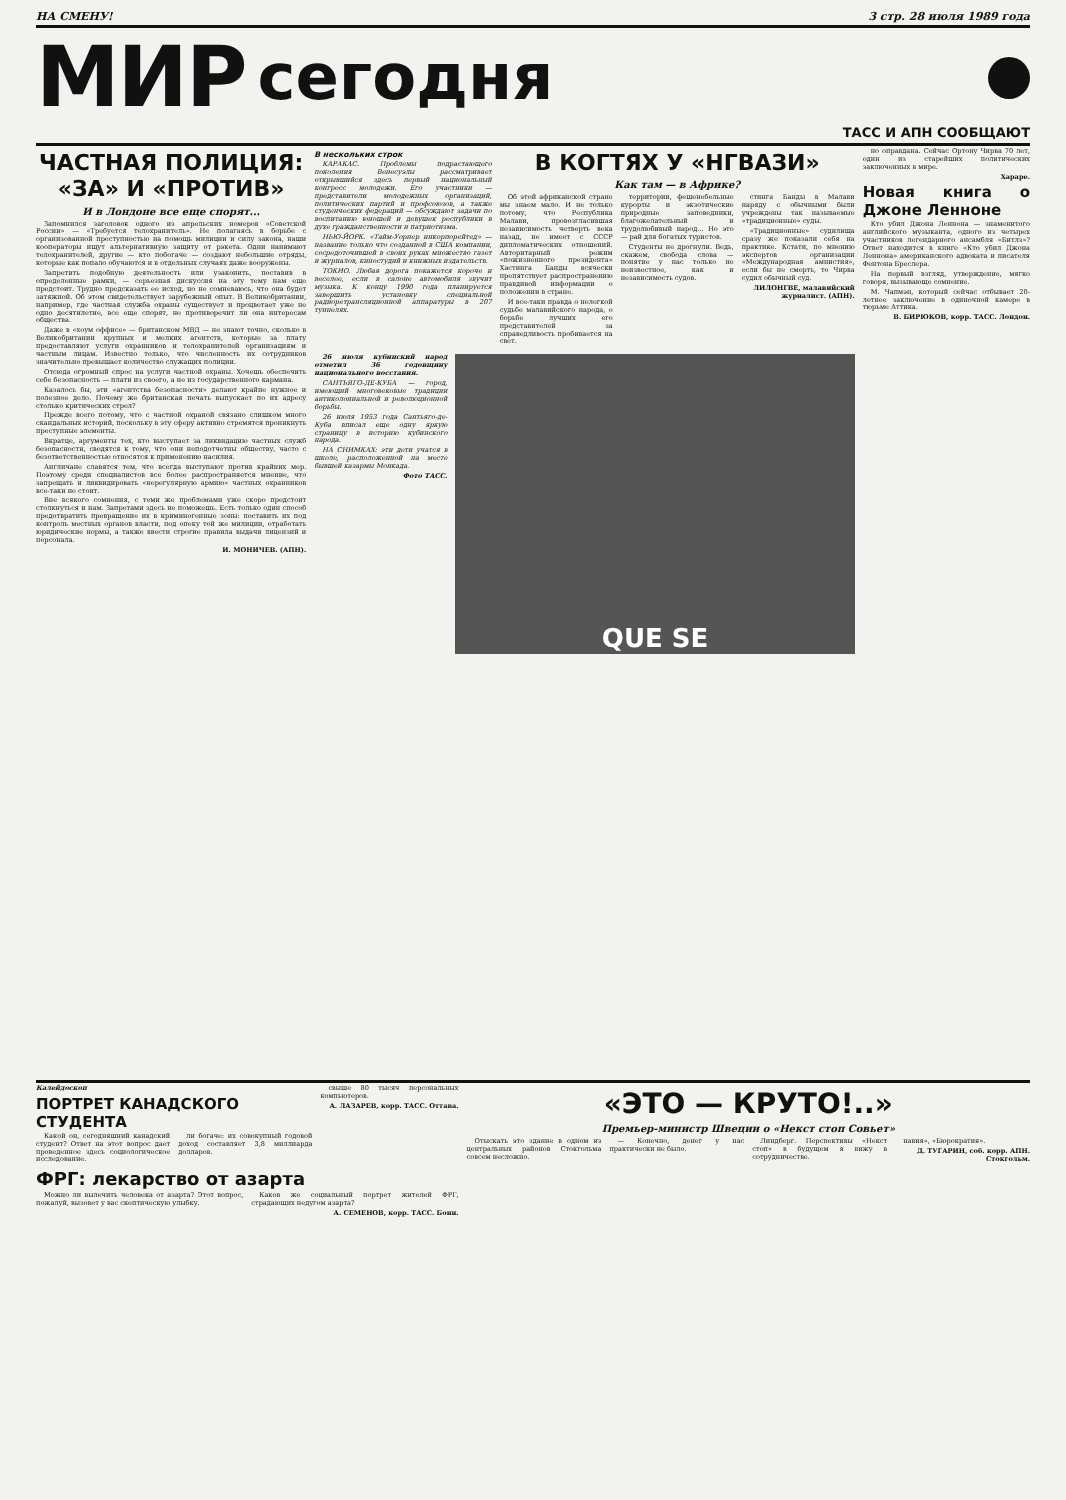НА СМЕНУ! 3 стр. 28 июля 1989 года
МИР
сегодня
ТАСС И АПН СООБЩАЮТ
ЧАСТНАЯ ПОЛИЦИЯ: «ЗА» И «ПРОТИВ»
И в Лондоне все еще спорят...
Запомнился заголовок одного из апрельских номеров «Советской России» — «Требуется телохранитель». Не полагаясь в борьбе с организованной преступностью на помощь милиции и силу закона, наши кооператоры ищут альтернативную защиту от рэкета. Одни нанимают телохранителей, другие — кто побогаче — создают небольшие отряды, которые как попало обучаются и в отдельных случаях даже вооружены.
Запретить подобную деятельность или узаконить, поставив в определенные рамки, — серьезная дискуссия на эту тему нам еще предстоит. Трудно предсказать ее исход, но не сомневаюсь, что она будет затяжной. Об этом свидетельствует зарубежный опыт. В Великобритании, например, где частная служба охраны существует и процветает уже не одно десятилетие, все еще спорят, не противоречит ли она интересам общества.
Даже в «хоум оффисе» — британском МВД — не знают точно, сколько в Великобритании крупных и мелких агентств, которые за плату предоставляют услуги охранников и телохранителей организациям и частным лицам. Известно только, что численность их сотрудников значительно превышает количество служащих полиции.
Отсюда огромный спрос на услуги частной охраны. Хочешь обеспечить себе безопасность — плати из своего, а не из государственного кармана.
Казалось бы, эти «агентства безопасности» делают крайне нужное и полезное дело. Почему же британская печать выпускает по их адресу столько критических стрел?
Прежде всего потому, что с частной охраной связано слишком много скандальных историй, поскольку в эту сферу активно стремятся проникнуть преступные элементы.
Вкратце, аргументы тех, кто выступает за ликвидацию частных служб безопасности, сводятся к тому, что они неподотчетны обществу, часто с безответственностью относятся к применению насилия.
Англичане славятся тем, что всегда выступают против крайних мер. Поэтому среди специалистов все более распространяется мнение, что запрещать и ликвидировать «нерегулярную армию» частных охранников все-таки не стоит.
Вне всякого сомнения, с теми же проблемами уже скоро предстоит столкнуться и нам. Запретами здесь не поможешь. Есть только один способ предотвратить превращение их в криминогенные зоны: поставить их под контроль местных органов власти, под опеку той же милиции, отработать юридические нормы, а также ввести строгие правила выдачи лицензий и персонала.
И. МОНИЧЕВ. (АПН).
В нескольких строк
КАРАКАС. Проблемы подрастающего поколения Венесуэлы рассматривает открывшийся здесь первый национальный конгресс молодежи. Его участники — представители молодежных организаций, политических партий и профсоюзов, а также студенческих федераций — обсуждают задачи по воспитанию юношей и девушек республики в духе гражданственности и патриотизма.
НЬЮ-ЙОРК. «Тайм-Уорнер инкорпорейтед» — название только что созданной в США компании, сосредоточившей в своих руках множество газет и журналов, киностудий и книжных издательств.
ТОКИО. Любая дорога покажется короче и веселее, если в салоне автомобиля звучит музыка. К концу 1990 года планируется завершить установку специальной радиоретрансляционной аппаратуры в 207 туннелях.
В КОГТЯХ У «НГВАЗИ»
Как там — в Африке?
Об этой африканской стране мы знаем мало. И не только потому, что Республика Малави, провозгласившая независимость четверть века назад, не имеет с СССР дипломатических отношений. Авторитарный режим «пожизненного президента» Хастинга Банды всячески препятствует распространению правдивой информации о положении в стране.
И все-таки правда о нелегкой судьбе малавийского народа, о борьбе лучших его представителей за справедливость пробивается на свет.
территории, фешенебельные курорты и экзотические природные заповедники, благожелательный и трудолюбивый народ... Но это — рай для богатых туристов.
Студенты не дрогнули. Ведь, скажем, свобода слова — понятие у нас только не неизвестное, как и независимость судов.
стинга Банды в Малави наряду с обычными были учреждены так называемые «традиционные» суды.
«Традиционные» судилища сразу же показали себя на практике. Кстати, по мнению экспертов организации «Международная амнистия», если бы не смерть, то Чирва судил обычный суд.
ЛИЛОНГВЕ, малавийский журналист. (АПН).
26 июля кубинский народ отметил 36 годовщину национального восстания.
САНТЬЯГО-ДЕ-КУБА — город, имеющий многовековые традиции антиколониальной и революционной борьбы.
26 июля 1953 года Сантьяго-де-Куба вписал еще одну яркую страницу в историю кубинского народа.
НА СНИМКАХ: эти дети учатся в школе, расположенной на месте бывшей казармы Монкада.
Фото ТАСС.
QUE SE
но оправдана. Сейчас Ортону Чирва 70 лет, один из старейших политических заключенных в мире.
Хараре.
Новая книга о Джоне Ленноне
Кто убил Джона Леннона — знаменитого английского музыканта, одного из четырех участников легендарного ансамбля «Битлз»? Ответ находится в книге «Кто убил Джона Леннона» американского адвоката и писателя Фентона Бреслера.
На первый взгляд, утверждение, мягко говоря, вызывающе сомнение.
М. Чапмэн, который сейчас отбывает 20-летнее заключение в одиночной камере в тюрьме Аттика.
В. БИРЮКОВ, корр. ТАСС. Лондон.
Калейдоскоп
ПОРТРЕТ КАНАДСКОГО СТУДЕНТА
Какой он, сегодняшний канадский студент? Ответ на этот вопрос дает проведенное здесь социологическое исследование.
ли богаче: их совокупный годовой доход составляет 3,8 миллиарда долларов.
свыше 80 тысяч персональных компьютеров.
А. ЛАЗАРЕВ, корр. ТАСС. Оттава.
ФРГ: лекарство от азарта
Можно ли вылечить человека от азарта? Этот вопрос, пожалуй, вызовет у вас скептическую улыбку.
Каков же социальный портрет жителей ФРГ, страдающих недугом азарта?
А. СЕМЕНОВ, корр. ТАСС. Бонн.
«ЭТО — КРУТО!..»
Премьер-министр Швеции о «Некст стоп Совьет»
Отыскать это здание в одном из центральных районов Стокгольма совсем несложно.
— Конечно, денег у нас практически не было.
Линдберг. Перспективы «Некст стоп» в будущем я вижу в сотрудничестве.
навия», «Бюрократия».
Д. ТУГАРИН, соб. корр. АПН. Стокгольм.